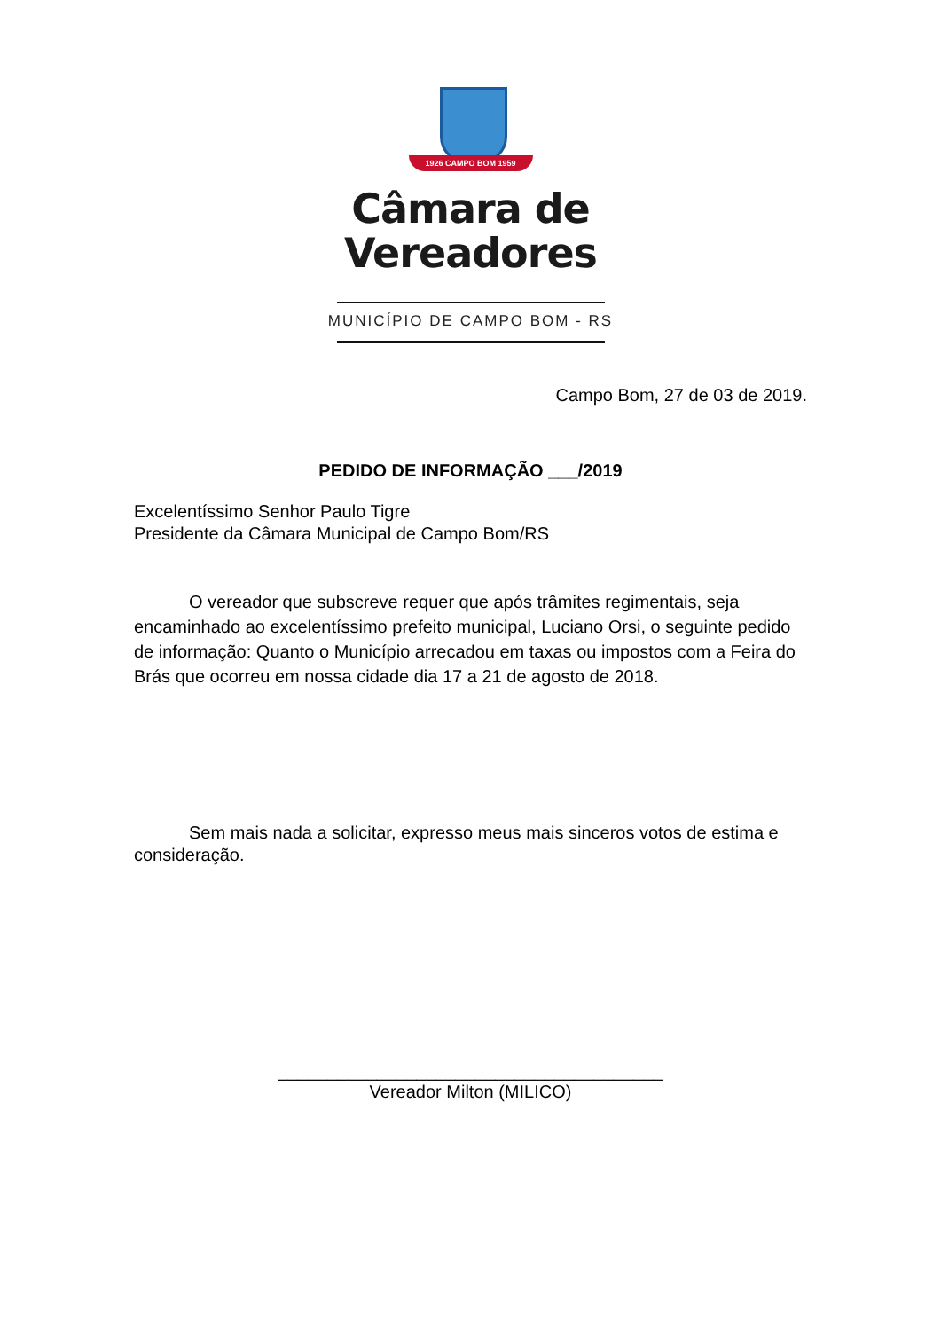1926 CAMPO BOM 1959
Câmara de
Vereadores
MUNICÍPIO DE CAMPO BOM - RS
Campo Bom, 27 de 03 de 2019.
PEDIDO DE INFORMAÇÃO ___/2019
Excelentíssimo Senhor Paulo Tigre
Presidente da Câmara Municipal de Campo Bom/RS
O vereador que subscreve requer que após trâmites regimentais, seja encaminhado ao excelentíssimo prefeito municipal, Luciano Orsi, o seguinte pedido de informação: Quanto o Município arrecadou em taxas ou impostos com a Feira do Brás que ocorreu em nossa cidade dia 17 a 21 de agosto de 2018.
Sem mais nada a solicitar, expresso meus mais sinceros votos de estima e consideração.
_______________________________________
Vereador Milton (MILICO)